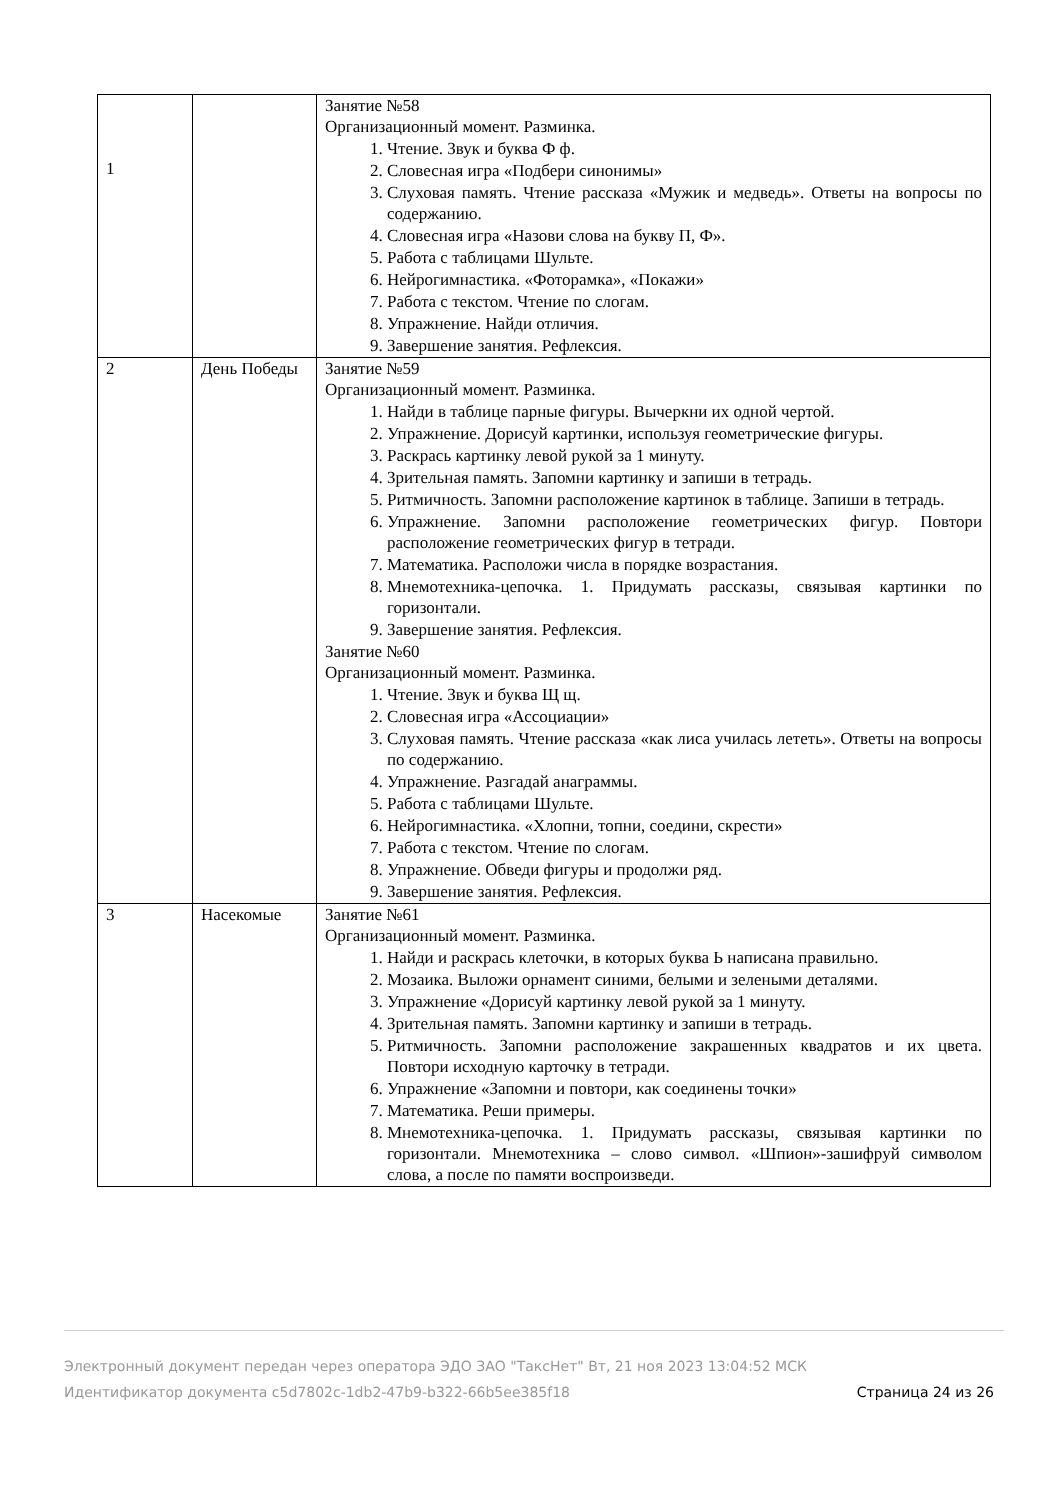| 1 | | Занятие №58 Организационный момент. Разминка. 1. Чтение. Звук и буква Ф ф. 2. Словесная игра «Подбери синонимы» 3. Слуховая память. Чтение рассказа «Мужик и медведь». Ответы на вопросы по содержанию. 4. Словесная игра «Назови слова на букву П, Ф». 5. Работа с таблицами Шульте. 6. Нейрогимнастика. «Фоторамка», «Покажи» 7. Работа с текстом. Чтение по слогам. 8. Упражнение. Найди отличия. 9. Завершение занятия. Рефлексия. |
| 2 | День Победы | Занятие №59 Организационный момент. Разминка. 1. Найди в таблице парные фигуры. Вычеркни их одной чертой. 2. Упражнение. Дорисуй картинки, используя геометрические фигуры. 3. Раскрась картинку левой рукой за 1 минуту. 4. Зрительная память. Запомни картинку и запиши в тетрадь. 5. Ритмичность. Запомни расположение картинок в таблице. Запиши в тетрадь. 6. Упражнение. Запомни расположение геометрических фигур. Повтори расположение геометрических фигур в тетради. 7. Математика. Расположи числа в порядке возрастания. 8. Мнемотехника-цепочка. 1. Придумать рассказы, связывая картинки по горизонтали. 9. Завершение занятия. Рефлексия. Занятие №60 Организационный момент. Разминка. 1. Чтение. Звук и буква Щ щ. 2. Словесная игра «Ассоциации» 3. Слуховая память. Чтение рассказа «как лиса училась лететь». Ответы на вопросы по содержанию. 4. Упражнение. Разгадай анаграммы. 5. Работа с таблицами Шульте. 6. Нейрогимнастика. «Хлопни, топни, соедини, скрести» 7. Работа с текстом. Чтение по слогам. 8. Упражнение. Обведи фигуры и продолжи ряд. 9. Завершение занятия. Рефлексия. |
| 3 | Насекомые | Занятие №61 Организационный момент. Разминка. 1. Найди и раскрась клеточки, в которых буква Ь написана правильно. 2. Мозаика. Выложи орнамент синими, белыми и зелеными деталями. 3. Упражнение «Дорисуй картинку левой рукой за 1 минуту. 4. Зрительная память. Запомни картинку и запиши в тетрадь. 5. Ритмичность. Запомни расположение закрашенных квадратов и их цвета. Повтори исходную карточку в тетради. 6. Упражнение «Запомни и повтори, как соединены точки» 7. Математика. Реши примеры. 8. Мнемотехника-цепочка. 1. Придумать рассказы, связывая картинки по горизонтали. Мнемотехника – слово символ. «Шпион»-зашифруй символом слова, а после по памяти воспроизведи. |
Электронный документ передан через оператора ЭДО ЗАО "ТаксНет" Вт, 21 ноя 2023 13:04:52 МСК
Страница 24 из 26 Идентификатор документа c5d7802c-1db2-47b9-b322-66b5ee385f18